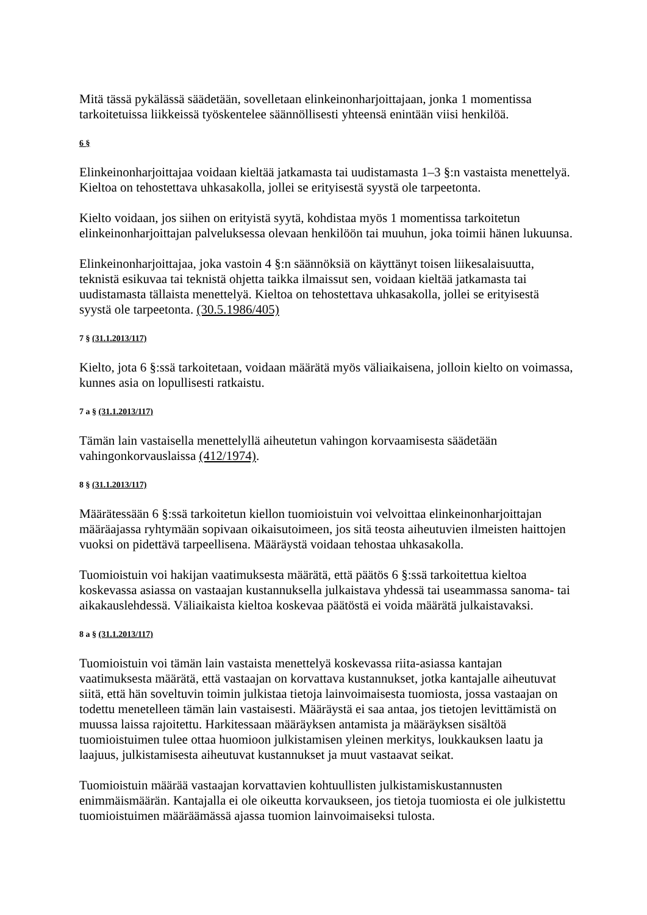Mitä tässä pykälässä säädetään, sovelletaan elinkeinonharjoittajaan, jonka 1 momentissa tarkoitetuissa liikkeissä työskentelee säännöllisesti yhteensä enintään viisi henkilöä.
6 §
Elinkeinonharjoittajaa voidaan kieltää jatkamasta tai uudistamasta 1–3 §:n vastaista menettelyä. Kieltoa on tehostettava uhkasakolla, jollei se erityisestä syystä ole tarpeetonta.
Kielto voidaan, jos siihen on erityistä syytä, kohdistaa myös 1 momentissa tarkoitetun elinkeinonharjoittajan palveluksessa olevaan henkilöön tai muuhun, joka toimii hänen lukuunsa.
Elinkeinonharjoittajaa, joka vastoin 4 §:n säännöksiä on käyttänyt toisen liikesalaisuutta, teknistä esikuvaa tai teknistä ohjetta taikka ilmaissut sen, voidaan kieltää jatkamasta tai uudistamasta tällaista menettelyä. Kieltoa on tehostettava uhkasakolla, jollei se erityisestä syystä ole tarpeetonta. (30.5.1986/405)
7 § (31.1.2013/117)
Kielto, jota 6 §:ssä tarkoitetaan, voidaan määrätä myös väliaikaisena, jolloin kielto on voimassa, kunnes asia on lopullisesti ratkaistu.
7 a § (31.1.2013/117)
Tämän lain vastaisella menettelyllä aiheutetun vahingon korvaamisesta säädetään vahingonkorvauslaissa (412/1974).
8 § (31.1.2013/117)
Määrätessään 6 §:ssä tarkoitetun kiellon tuomioistuin voi velvoittaa elinkeinonharjoittajan määräajassa ryhtymään sopivaan oikaisutoimeen, jos sitä teosta aiheutuvien ilmeisten haittojen vuoksi on pidettävä tarpeellisena. Määräystä voidaan tehostaa uhkasakolla.
Tuomioistuin voi hakijan vaatimuksesta määrätä, että päätös 6 §:ssä tarkoitettua kieltoa koskevassa asiassa on vastaajan kustannuksella julkaistava yhdessä tai useammassa sanoma- tai aikakauslehdessä. Väliaikaista kieltoa koskevaa päätöstä ei voida määrätä julkaistavaksi.
8 a § (31.1.2013/117)
Tuomioistuin voi tämän lain vastaista menettelyä koskevassa riita-asiassa kantajan vaatimuksesta määrätä, että vastaajan on korvattava kustannukset, jotka kantajalle aiheutuvat siitä, että hän soveltuvin toimin julkistaa tietoja lainvoimaisesta tuomiosta, jossa vastaajan on todettu menetelleen tämän lain vastaisesti. Määräystä ei saa antaa, jos tietojen levittämistä on muussa laissa rajoitettu. Harkitessaan määräyksen antamista ja määräyksen sisältöä tuomioistuimen tulee ottaa huomioon julkistamisen yleinen merkitys, loukkauksen laatu ja laajuus, julkistamisesta aiheutuvat kustannukset ja muut vastaavat seikat.
Tuomioistuin määrää vastaajan korvattavien kohtuullisten julkistamiskustannusten enimmäismäärän. Kantajalla ei ole oikeutta korvaukseen, jos tietoja tuomiosta ei ole julkistettu tuomioistuimen määräämässä ajassa tuomion lainvoimaiseksi tulosta.